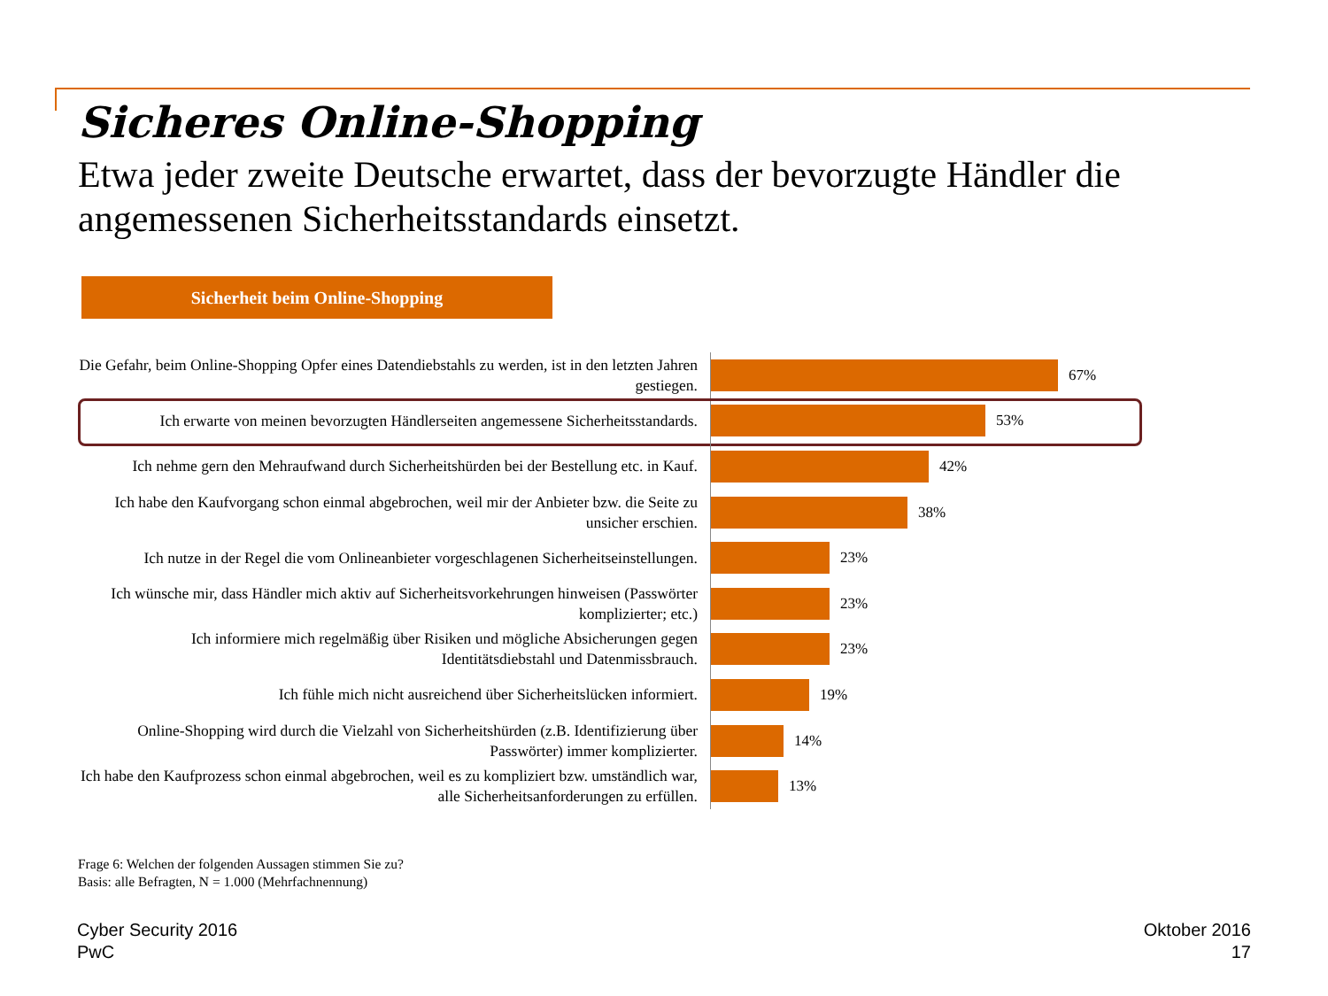Sicheres Online-Shopping
Etwa jeder zweite Deutsche erwartet, dass der bevorzugte Händler die angemessenen Sicherheitsstandards einsetzt.
Sicherheit beim Online-Shopping
Die Gefahr, beim Online-Shopping Opfer eines Datendiebstahls zu werden, ist in den letzten Jahren gestiegen.
67%
Ich erwarte von meinen bevorzugten Händlerseiten angemessene Sicherheitsstandards.
53%
Ich nehme gern den Mehraufwand durch Sicherheitshürden bei der Bestellung etc. in Kauf.
42%
Ich habe den Kaufvorgang schon einmal abgebrochen, weil mir der Anbieter bzw. die Seite zu unsicher erschien.
38%
Ich nutze in der Regel die vom Onlineanbieter vorgeschlagenen Sicherheitseinstellungen.
23%
Ich wünsche mir, dass Händler mich aktiv auf Sicherheitsvorkehrungen hinweisen (Passwörter komplizierter; etc.)
23%
Ich informiere mich regelmäßig über Risiken und mögliche Absicherungen gegen Identitätsdiebstahl und Datenmissbrauch.
23%
Ich fühle mich nicht ausreichend über Sicherheitslücken informiert.
19%
Online-Shopping wird durch die Vielzahl von Sicherheitshürden (z.B. Identifizierung über Passwörter) immer komplizierter.
14%
Ich habe den Kaufprozess schon einmal abgebrochen, weil es zu kompliziert bzw. umständlich war, alle Sicherheitsanforderungen zu erfüllen.
13%
Frage 6: Welchen der folgenden Aussagen stimmen Sie zu?
Basis: alle Befragten, N = 1.000 (Mehrfachnennung)
Cyber Security 2016
PwC
Oktober 2016
17